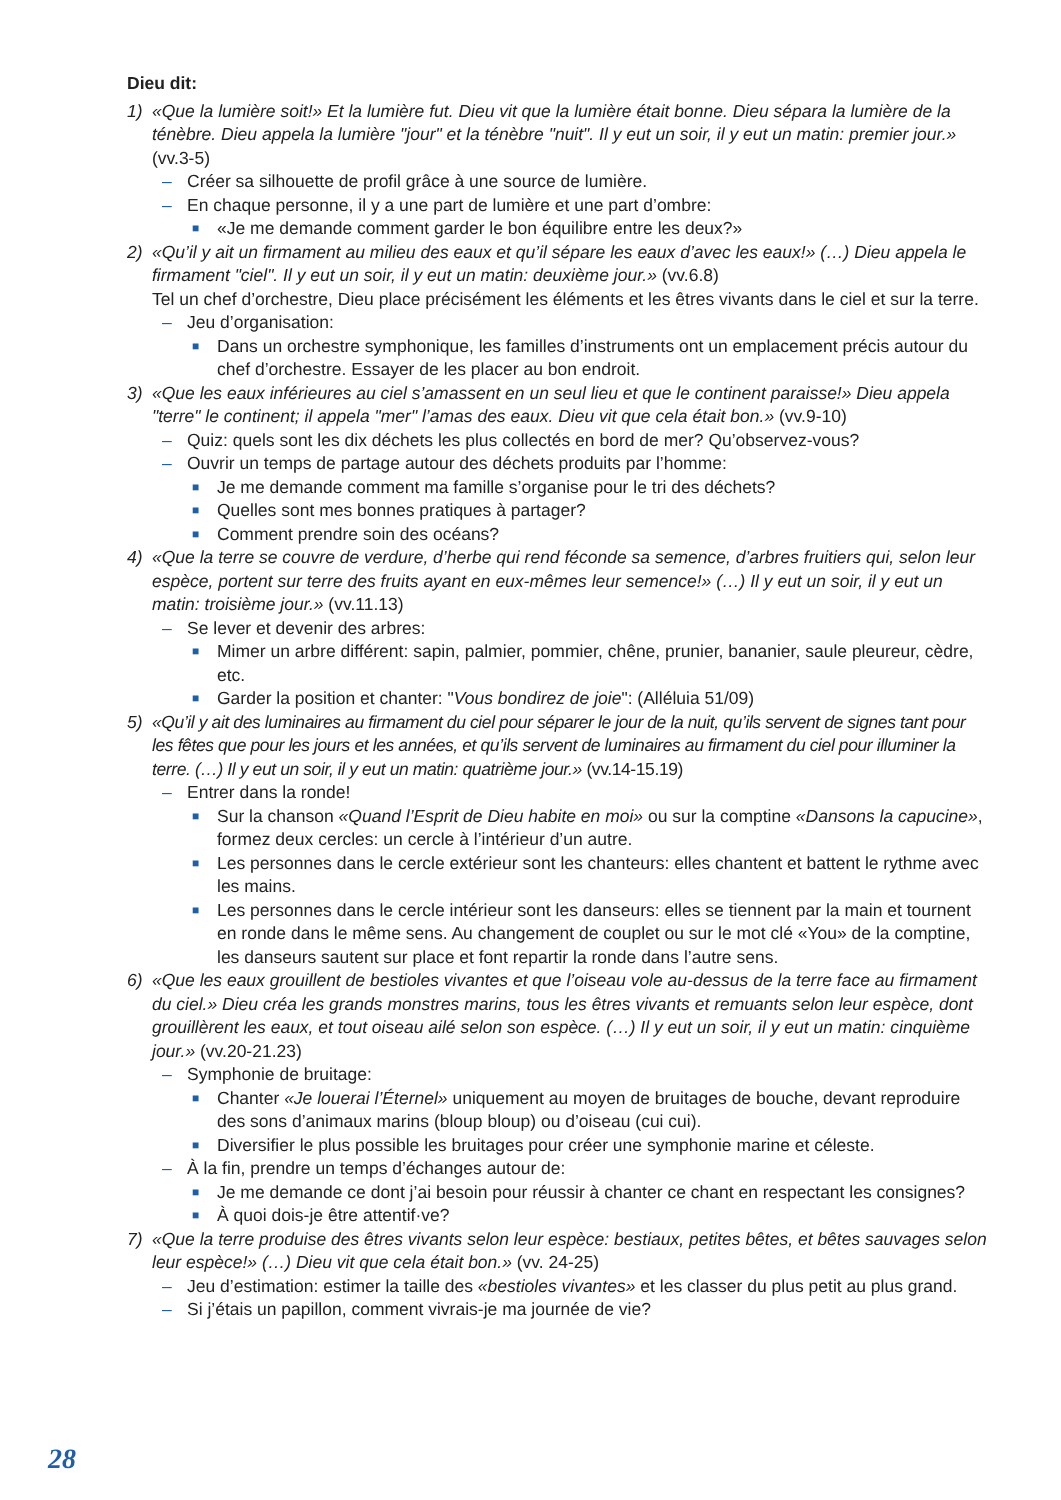Dieu dit:
1) «Que la lumière soit!» Et la lumière fut. Dieu vit que la lumière était bonne. Dieu sépara la lumière de la ténèbre. Dieu appela la lumière "jour" et la ténèbre "nuit". Il y eut un soir, il y eut un matin: premier jour.» (vv.3-5)
– Créer sa silhouette de profil grâce à une source de lumière.
– En chaque personne, il y a une part de lumière et une part d’ombre:
■
«Je me demande comment garder le bon équilibre entre les deux?»
2) «Qu’il y ait un firmament au milieu des eaux et qu’il sépare les eaux d’avec les eaux!» (…) Dieu appela le firmament "ciel". Il y eut un soir, il y eut un matin: deuxième jour.» (vv.6.8)
Tel un chef d’orchestre, Dieu place précisément les éléments et les êtres vivants dans le ciel et sur la terre.
– Jeu d’organisation:
■
Dans un orchestre symphonique, les familles d’instruments ont un emplacement précis autour du chef d’orchestre. Essayer de les placer au bon endroit.
3) «Que les eaux inférieures au ciel s’amassent en un seul lieu et que le continent paraisse!» Dieu appela "terre" le continent; il appela "mer" l’amas des eaux. Dieu vit que cela était bon.» (vv.9-10)
– Quiz: quels sont les dix déchets les plus collectés en bord de mer? Qu’observez-vous?
– Ouvrir un temps de partage autour des déchets produits par l’homme:
■
Je me demande comment ma famille s’organise pour le tri des déchets?
■
Quelles sont mes bonnes pratiques à partager?
■
Comment prendre soin des océans?
4) «Que la terre se couvre de verdure, d’herbe qui rend féconde sa semence, d’arbres fruitiers qui, selon leur espèce, portent sur terre des fruits ayant en eux-mêmes leur semence!» (…) Il y eut un soir, il y eut un matin: troisième jour.» (vv.11.13)
– Se lever et devenir des arbres:
■
Mimer un arbre différent: sapin, palmier, pommier, chêne, prunier, bananier, saule pleureur, cèdre, etc.
■
Garder la position et chanter: "Vous bondirez de joie": (Alléluia 51/09)
5) «Qu’il y ait des luminaires au firmament du ciel pour séparer le jour de la nuit, qu’ils servent de signes tant pour les fêtes que pour les jours et les années, et qu’ils servent de luminaires au firmament du ciel pour illuminer la terre. (…) Il y eut un soir, il y eut un matin: quatrième jour.» (vv.14-15.19)
– Entrer dans la ronde!
■
Sur la chanson «Quand l’Esprit de Dieu habite en moi» ou sur la comptine «Dansons la capucine», formez deux cercles: un cercle à l’intérieur d’un autre.
■
Les personnes dans le cercle extérieur sont les chanteurs: elles chantent et battent le rythme avec les mains.
■
Les personnes dans le cercle intérieur sont les danseurs: elles se tiennent par la main et tournent en ronde dans le même sens. Au changement de couplet ou sur le mot clé «You» de la comptine, les danseurs sautent sur place et font repartir la ronde dans l’autre sens.
6) «Que les eaux grouillent de bestioles vivantes et que l’oiseau vole au-dessus de la terre face au firmament du ciel.» Dieu créa les grands monstres marins, tous les êtres vivants et remuants selon leur espèce, dont grouillèrent les eaux, et tout oiseau ailé selon son espèce. (…) Il y eut un soir, il y eut un matin: cinquième jour.» (vv.20-21.23)
– Symphonie de bruitage:
■
Chanter «Je louerai l’Éternel» uniquement au moyen de bruitages de bouche, devant reproduire des sons d’animaux marins (bloup bloup) ou d’oiseau (cui cui).
■
Diversifier le plus possible les bruitages pour créer une symphonie marine et céleste.
– À la fin, prendre un temps d’échanges autour de:
■
Je me demande ce dont j’ai besoin pour réussir à chanter ce chant en respectant les consignes?
■
À quoi dois-je être attentif·ve?
7) «Que la terre produise des êtres vivants selon leur espèce: bestiaux, petites bêtes, et bêtes sauvages selon leur espèce!» (…) Dieu vit que cela était bon.» (vv. 24-25)
– Jeu d’estimation: estimer la taille des «bestioles vivantes» et les classer du plus petit au plus grand.
– Si j’étais un papillon, comment vivrais-je ma journée de vie?
28